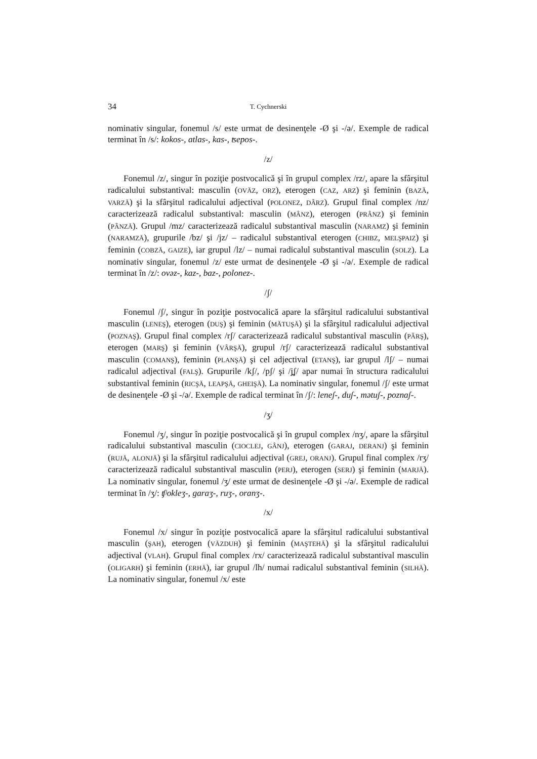34 T. Cychnerski
nominativ singular, fonemul /s/ este urmat de desinenţele -Ø şi -/ə/. Exemple de radical terminat în /s/: kokos-, atlas-, kas-, ʦepos-.
/z/
Fonemul /z/, singur în poziţie postvocalică şi în grupul complex /rz/, apare la sfârşitul radicalului substantival: masculin (OVĂZ, ORZ), eterogen (CAZ, ARZ) şi feminin (BAZĂ, VARZĂ) şi la sfârşitul radicalului adjectival (POLONEZ, DÂRZ). Grupul final complex /nz/ caracterizează radicalul substantival: masculin (MÂNZ), eterogen (PRÂNZ) şi feminin (PÂNZĂ). Grupul /mz/ caracterizează radicalul substantival masculin (NARAMZ) şi feminin (NARAMZĂ), grupurile /bz/ şi /jz/ – radicalul substantival eterogen (CHIBZ, MELŞPAIZ) şi feminin (COBZĂ, GAIZE), iar grupul /lz/ – numai radicalul substantival masculin (SOLZ). La nominativ singular, fonemul /z/ este urmat de desinenţele -Ø şi -/ə/. Exemple de radical terminat în /z/: ovəz-, kaz-, baz-, polonez-.
/ʃ/
Fonemul /ʃ/, singur în poziţie postvocalică apare la sfârşitul radicalului substantival masculin (LENEŞ), eterogen (DUŞ) şi feminin (MĂTUŞĂ) şi la sfârşitul radicalului adjectival (POZNAŞ). Grupul final complex /rʃ/ caracterizează radicalul substantival masculin (PÂRŞ), eterogen (MARŞ) şi feminin (VÂRŞĂ), grupul /rʃ/ caracterizează radicalul substantival masculin (COMANŞ), feminin (PLANŞĂ) şi cel adjectival (ETANŞ), iar grupul /lʃ/ – numai radicalul adjectival (FALŞ). Grupurile /kʃ/, /pʃ/ şi /j̪ʃ/ apar numai în structura radicalului substantival feminin (RICŞĂ, LEAPŞĂ, GHEIŞĂ). La nominativ singular, fonemul /ʃ/ este urmat de desinenţele -Ø şi -/ə/. Exemple de radical terminat în /ʃ/: leneʃ-, duʃ-, mətuʃ-, poznaʃ-.
/ʒ/
Fonemul /ʒ/, singur în poziţie postvocalică şi în grupul complex /nʒ/, apare la sfârşitul radicalului substantival masculin (CIOCLEJ, GÂNJ), eterogen (GARAJ, DERANJ) şi feminin (RUJĂ, ALONJĂ) şi la sfârşitul radicalului adjectival (GREJ, ORANJ). Grupul final complex /rʒ/ caracterizează radicalul substantival masculin (PERJ), eterogen (SERJ) şi feminin (MARJĂ). La nominativ singular, fonemul /ʒ/ este urmat de desinenţele -Ø şi -/ə/. Exemple de radical terminat în /ʒ/: ʧʲokleʒ-, garaʒ-, ruʒ-, oranʒ-.
/x/
Fonemul /x/ singur în poziţie postvocalică apare la sfârşitul radicalului substantival masculin (ŞAH), eterogen (VĂZDUH) şi feminin (MAŞTEHĂ) şi la sfârşitul radicalului adjectival (VLAH). Grupul final complex /rx/ caracterizează radicalul substantival masculin (OLIGARH) şi feminin (ERHĂ), iar grupul /lh/ numai radicalul substantival feminin (SILHĂ). La nominativ singular, fonemul /x/ este